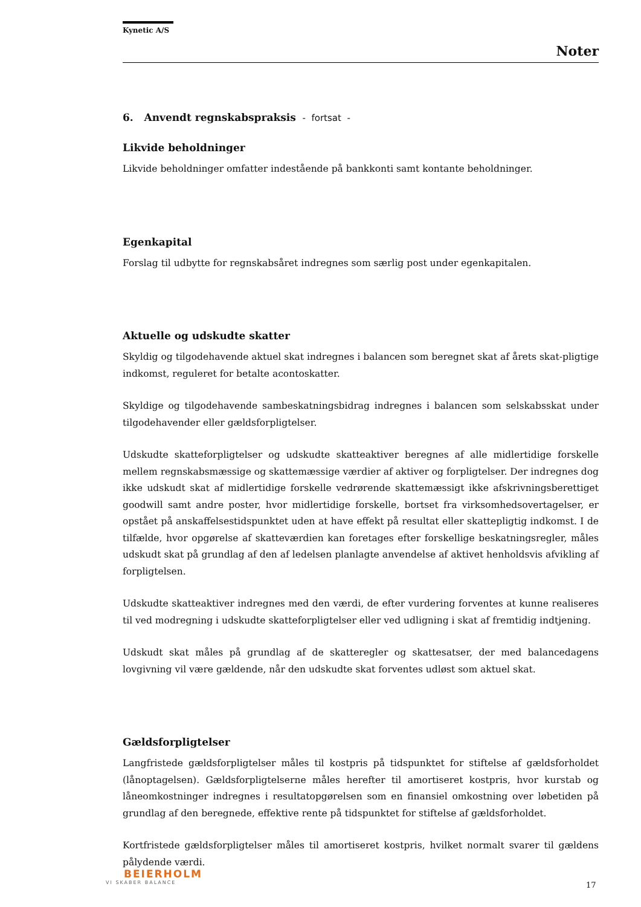Kynetic A/S
Noter
6. Anvendt regnskabspraksis - fortsat -
Likvide beholdninger
Likvide beholdninger omfatter indestående på bankkonti samt kontante beholdninger.
Egenkapital
Forslag til udbytte for regnskabsåret indregnes som særlig post under egenkapitalen.
Aktuelle og udskudte skatter
Skyldig og tilgodehavende aktuel skat indregnes i balancen som beregnet skat af årets skat-pligtige indkomst, reguleret for betalte acontoskatter.
Skyldige og tilgodehavende sambeskatningsbidrag indregnes i balancen som selskabsskat under tilgodehavender eller gældsforpligtelser.
Udskudte skatteforpligtelser og udskudte skatteaktiver beregnes af alle midlertidige forskelle mellem regnskabsmæssige og skattemæssige værdier af aktiver og forpligtelser. Der indregnes dog ikke udskudt skat af midlertidige forskelle vedrørende skattemæssigt ikke afskrivningsberettiget goodwill samt andre poster, hvor midlertidige forskelle, bortset fra virksomhedsovertagelser, er opstået på anskaffelsestidspunktet uden at have effekt på resultat eller skattepligtig indkomst. I de tilfælde, hvor opgørelse af skatteværdien kan foretages efter forskellige beskatningsregler, måles udskudt skat på grundlag af den af ledelsen planlagte anvendelse af aktivet henholdsvis afvikling af forpligtelsen.
Udskudte skatteaktiver indregnes med den værdi, de efter vurdering forventes at kunne realiseres til ved modregning i udskudte skatteforpligtelser eller ved udligning i skat af fremtidig indtjening.
Udskudt skat måles på grundlag af de skatteregler og skattesatser, der med balancedagens lovgivning vil være gældende, når den udskudte skat forventes udløst som aktuel skat.
Gældsforpligtelser
Langfristede gældsforpligtelser måles til kostpris på tidspunktet for stiftelse af gældsforholdet (lånoptagelsen). Gældsforpligtelserne måles herefter til amortiseret kostpris, hvor kurstab og låneomkostninger indregnes i resultatopgørelsen som en finansiel omkostning over løbetiden på grundlag af den beregnede, effektive rente på tidspunktet for stiftelse af gældsforholdet.
Kortfristede gældsforpligtelser måles til amortiseret kostpris, hvilket normalt svarer til gældens pålydende værdi.
BEIERHOLM
VI SKABER BALANCE
17